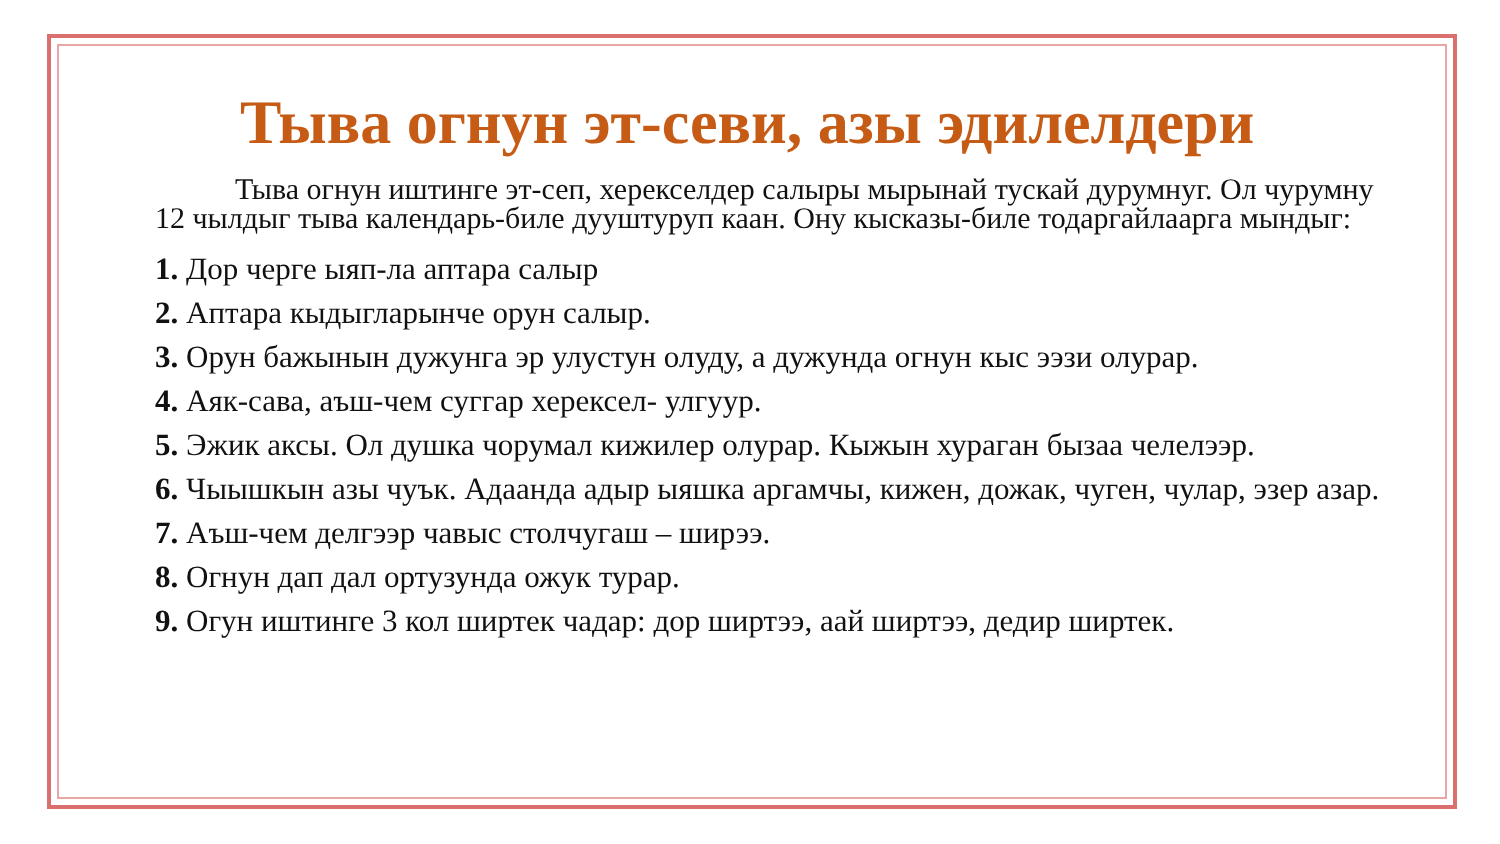Тыва огнун эт-севи, азы эдилелдери
Тыва огнун иштинге эт-сеп, херекселдер салыры мырынай тускай дурумнуг. Ол чурумну 12 чылдыг тыва календарь-биле дууштуруп каан. Ону кысказы-биле тодаргайлаарга мындыг:
1. Дор черге ыяп-ла аптара салыр
2. Аптара кыдыгларынче орун салыр.
3. Орун бажынын дужунга эр улустун олуду, а дужунда огнун кыс ээзи олурар.
4. Аяк-сава, аъш-чем суггар херексел- улгуур.
5. Эжик аксы. Ол душка чорумал кижилер олурар. Кыжын хураган бызаа челелээр.
6. Чыышкын азы чуък. Адаанда адыр ыяшка аргамчы, кижен, дожак, чуген, чулар, эзер азар.
7. Аъш-чем делгээр чавыс столчугаш – ширээ.
8. Огнун дап дал ортузунда ожук турар.
9. Огун иштинге 3 кол ширтек чадар: дор ширтээ, аай ширтээ, дедир ширтек.